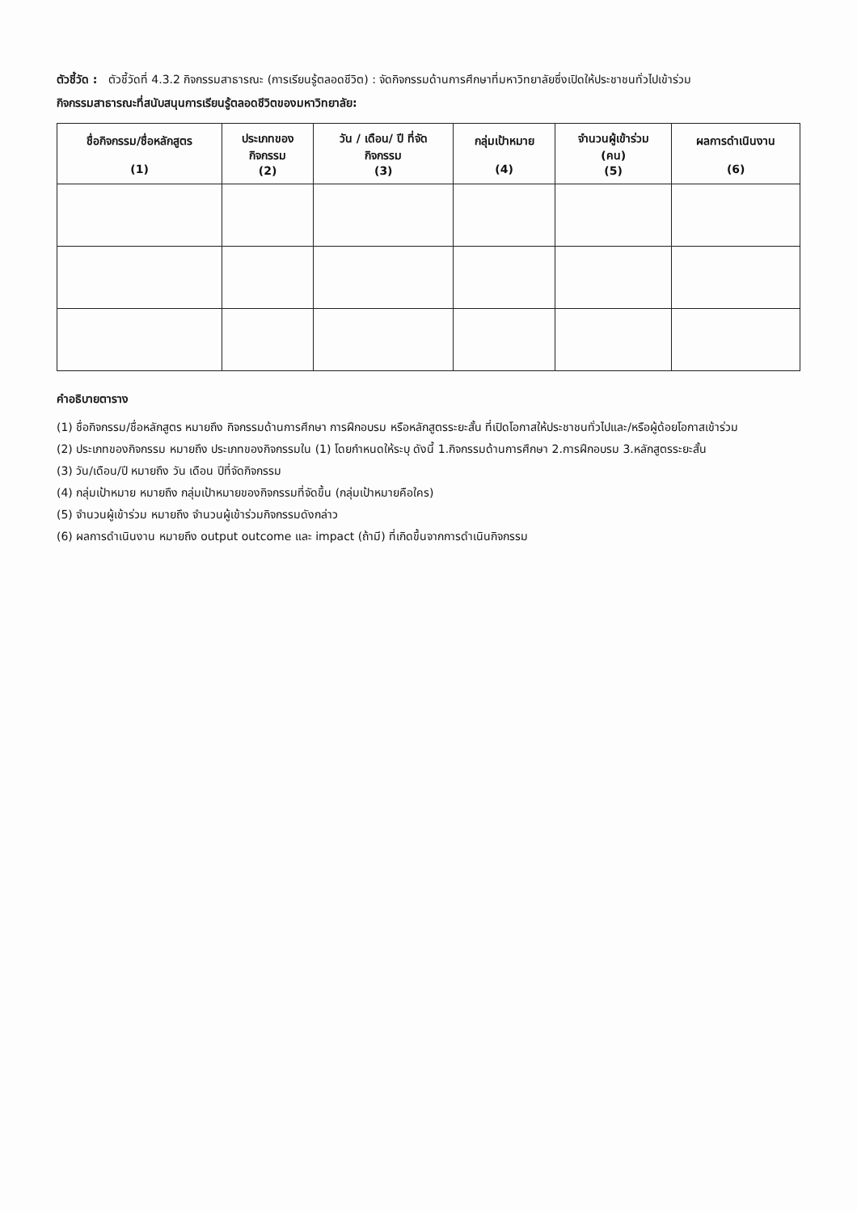ตัวชี้วัด : ตัวชี้วัดที่ 4.3.2 กิจกรรมสาธารณะ (การเรียนรู้ตลอดชีวิต) : จัดกิจกรรมด้านการศึกษาที่มหาวิทยาลัยซึ่งเปิดให้ประชาชนทั่วไปเข้าร่วม
กิจกรรมสาธารณะที่สนับสนุนการเรียนรู้ตลอดชีวิตของมหาวิทยาลัย:
| ชื่อกิจกรรม/ชื่อหลักสูตร (1) | ประเภทของ กิจกรรม (2) | วัน / เดือน/ ปี ที่จัด กิจกรรม (3) | กลุ่มเป้าหมาย (4) | จำนวนผู้เข้าร่วม (คน) (5) | ผลการดำเนินงาน (6) |
| --- | --- | --- | --- | --- | --- |
คำอธิบายตาราง
(1) ชื่อกิจกรรม/ชื่อหลักสูตร หมายถึง กิจกรรมด้านการศึกษา การฝึกอบรม หรือหลักสูตรระยะสั้น ที่เปิดโอกาสให้ประชาชนทั่วไปและ/หรือผู้ด้อยโอกาสเข้าร่วม
(2) ประเภทของกิจกรรม หมายถึง ประเภทของกิจกรรมใน (1) โดยกำหนดให้ระบุ ดังนี้ 1.กิจกรรมด้านการศึกษา 2.การฝึกอบรม 3.หลักสูตรระยะสั้น
(3) วัน/เดือน/ปี หมายถึง วัน เดือน ปีที่จัดกิจกรรม
(4) กลุ่มเป้าหมาย หมายถึง กลุ่มเป้าหมายของกิจกรรมที่จัดขึ้น (กลุ่มเป้าหมายคือใคร)
(5) จำนวนผู้เข้าร่วม หมายถึง จำนวนผู้เข้าร่วมกิจกรรมดังกล่าว
(6) ผลการดำเนินงาน หมายถึง output outcome และ impact (ถ้ามี) ที่เกิดขึ้นจากการดำเนินกิจกรรม